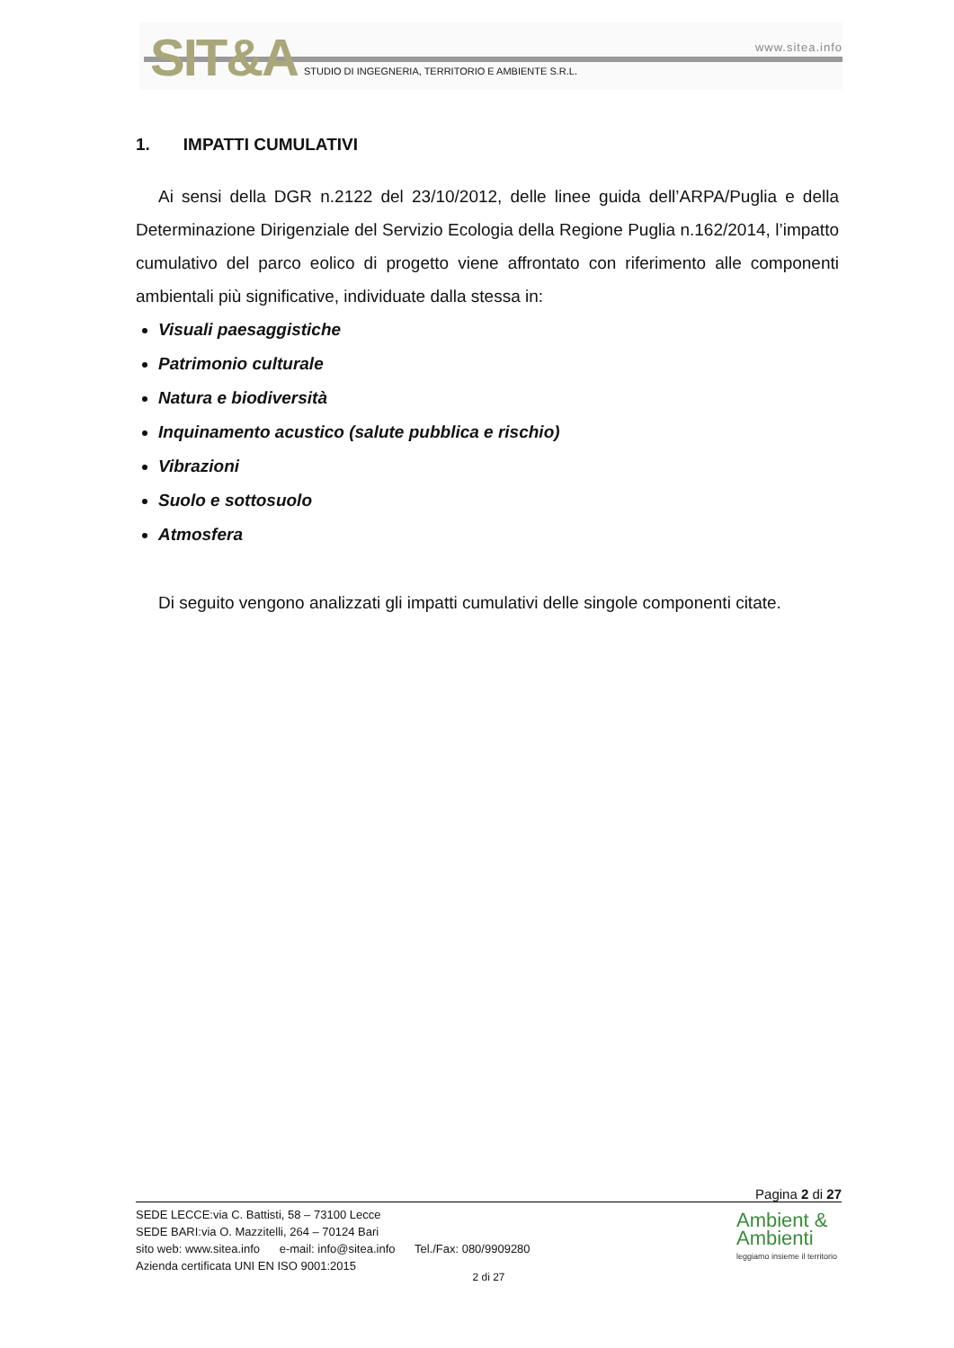SIT&A www.sitea.info
STUDIO DI INGEGNERIA, TERRITORIO E AMBIENTE S.R.L.
1. IMPATTI CUMULATIVI
Ai sensi della DGR n.2122 del 23/10/2012, delle linee guida dell’ARPA/Puglia e della Determinazione Dirigenziale del Servizio Ecologia della Regione Puglia n.162/2014, l’impatto cumulativo del parco eolico di progetto viene affrontato con riferimento alle componenti ambientali più significative, individuate dalla stessa in:
Visuali paesaggistiche
Patrimonio culturale
Natura e biodiversità
Inquinamento acustico (salute pubblica e rischio)
Vibrazioni
Suolo e sottosuolo
Atmosfera
Di seguito vengono analizzati gli impatti cumulativi delle singole componenti citate.
Pagina 2 di 27
SEDE LECCE:via C. Battisti, 58 – 73100 Lecce
SEDE BARI:via O. Mazzitelli, 264 – 70124 Bari
sito web: www.sitea.info e-mail: info@sitea.info Tel./Fax: 080/9909280
Azienda certificata UNI EN ISO 9001:2015
2 di 27
Ambient &
Ambienti
leggiamo insieme il territorio